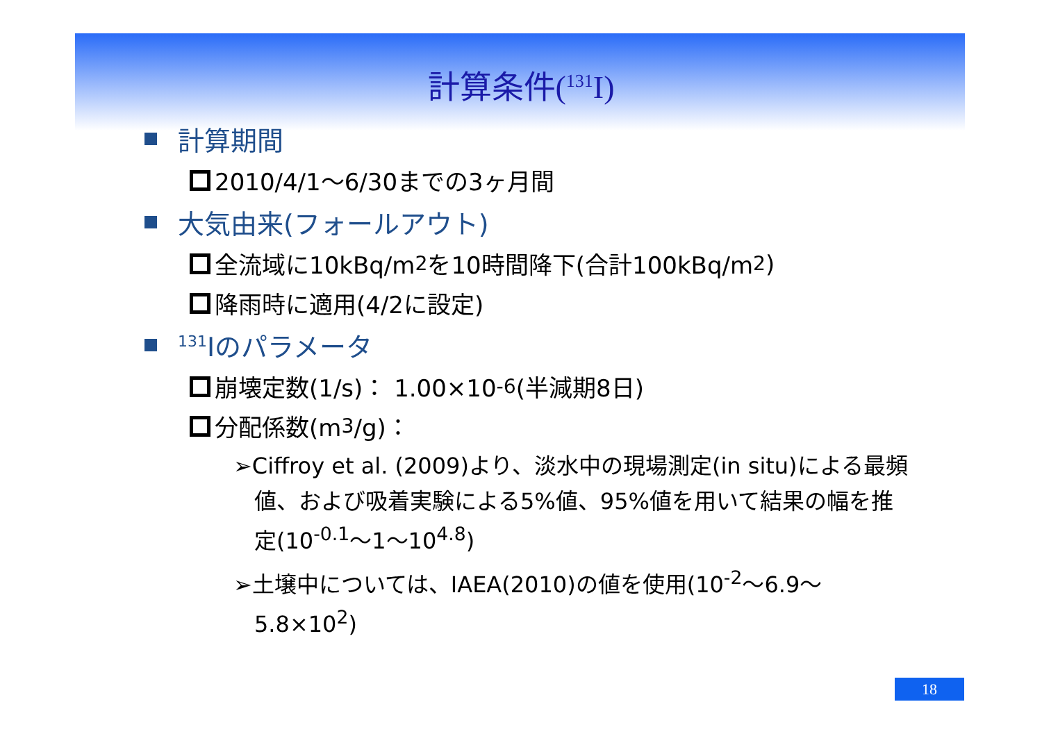計算条件(<sup>131</sup>I)
計算期間
2010/4/1～6/30までの3ヶ月間
大気由来(フォールアウト)
全流域に10kBq/m<sup>2</sup>を10時間降下(合計100kBq/m<sup>2</sup>)
降雨時に適用(4/2に設定)
<sup>131</sup>Iのパラメータ
崩壊定数(1/s)： 1.00×10<sup>-6</sup>(半減期8日)
分配係数(m<sup>3</sup>/g)：
➢Ciffroy et al. (2009)より、淡水中の現場測定(in situ)による最頻値、および吸着実験による5%値、95%値を用いて結果の幅を推定(10<sup>-0.1</sup>～1～10<sup>4.8</sup>)
➢土壌中については、IAEA(2010)の値を使用(10<sup>-2</sup>～6.9～5.8×10<sup>2</sup>)
18